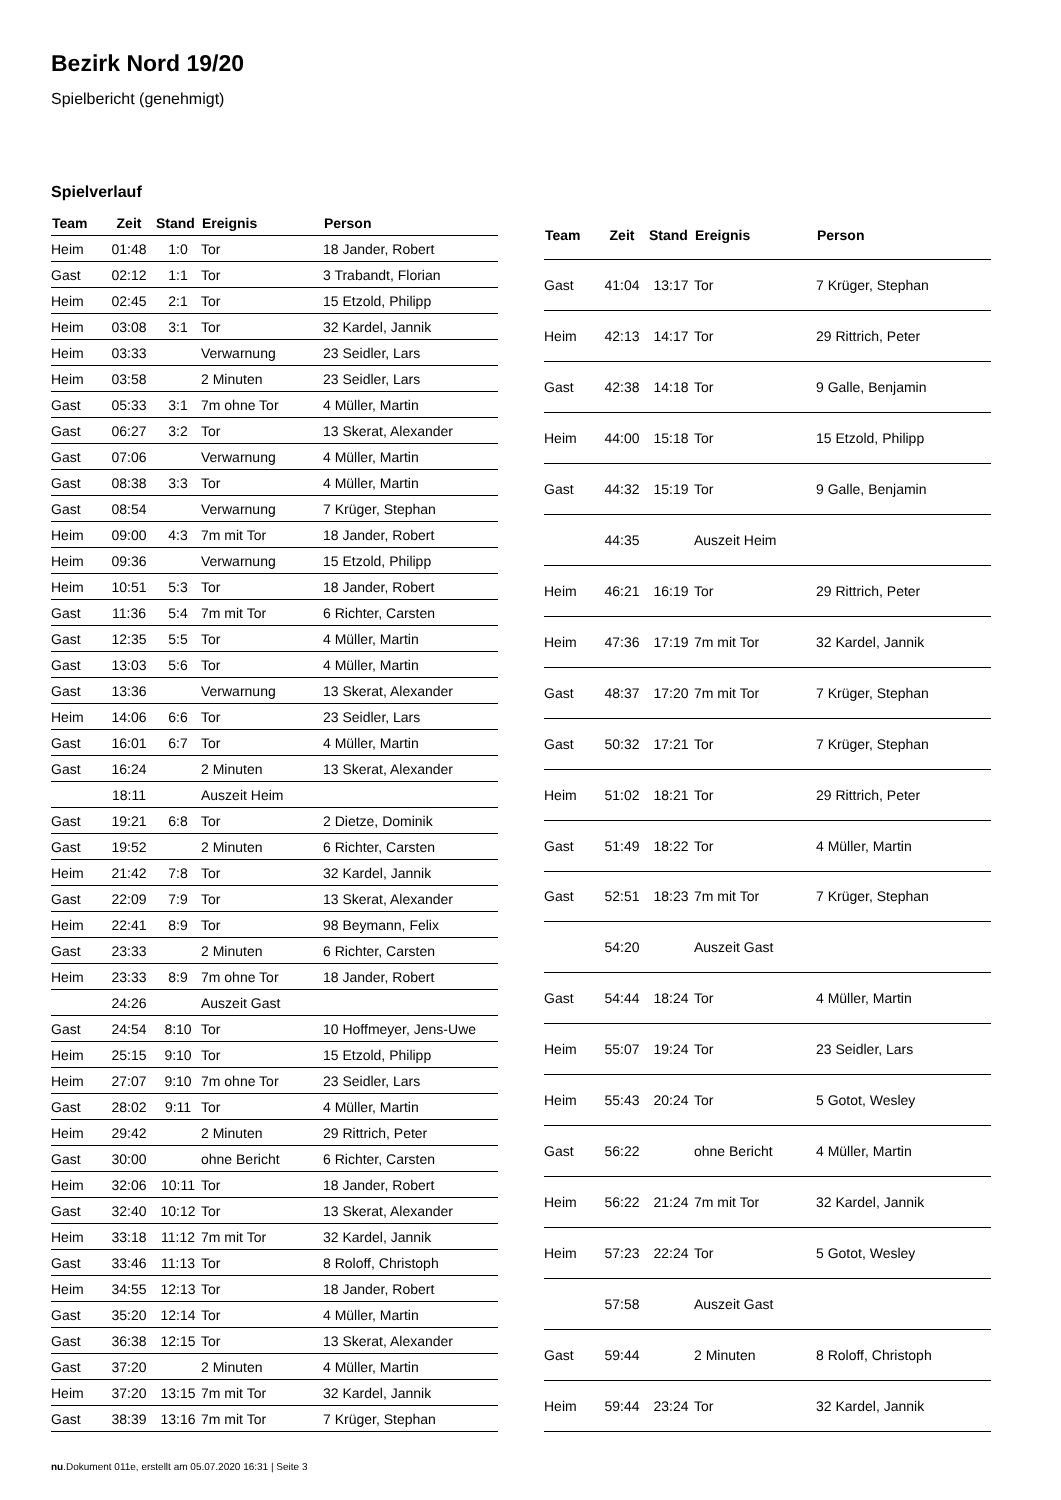Bezirk Nord 19/20
Spielbericht (genehmigt)
Spielverlauf
| Team | Zeit | Stand | Ereignis | Person |
| --- | --- | --- | --- | --- |
| Heim | 01:48 | 1:0 | Tor | 18 Jander, Robert |
| Gast | 02:12 | 1:1 | Tor | 3 Trabandt, Florian |
| Heim | 02:45 | 2:1 | Tor | 15 Etzold, Philipp |
| Heim | 03:08 | 3:1 | Tor | 32 Kardel, Jannik |
| Heim | 03:33 | | Verwarnung | 23 Seidler, Lars |
| Heim | 03:58 | | 2 Minuten | 23 Seidler, Lars |
| Gast | 05:33 | 3:1 | 7m ohne Tor | 4 Müller, Martin |
| Gast | 06:27 | 3:2 | Tor | 13 Skerat, Alexander |
| Gast | 07:06 | | Verwarnung | 4 Müller, Martin |
| Gast | 08:38 | 3:3 | Tor | 4 Müller, Martin |
| Gast | 08:54 | | Verwarnung | 7 Krüger, Stephan |
| Heim | 09:00 | 4:3 | 7m mit Tor | 18 Jander, Robert |
| Heim | 09:36 | | Verwarnung | 15 Etzold, Philipp |
| Heim | 10:51 | 5:3 | Tor | 18 Jander, Robert |
| Gast | 11:36 | 5:4 | 7m mit Tor | 6 Richter, Carsten |
| Gast | 12:35 | 5:5 | Tor | 4 Müller, Martin |
| Gast | 13:03 | 5:6 | Tor | 4 Müller, Martin |
| Gast | 13:36 | | Verwarnung | 13 Skerat, Alexander |
| Heim | 14:06 | 6:6 | Tor | 23 Seidler, Lars |
| Gast | 16:01 | 6:7 | Tor | 4 Müller, Martin |
| Gast | 16:24 | | 2 Minuten | 13 Skerat, Alexander |
| | 18:11 | | Auszeit Heim | |
| Gast | 19:21 | 6:8 | Tor | 2 Dietze, Dominik |
| Gast | 19:52 | | 2 Minuten | 6 Richter, Carsten |
| Heim | 21:42 | 7:8 | Tor | 32 Kardel, Jannik |
| Gast | 22:09 | 7:9 | Tor | 13 Skerat, Alexander |
| Heim | 22:41 | 8:9 | Tor | 98 Beymann, Felix |
| Gast | 23:33 | | 2 Minuten | 6 Richter, Carsten |
| Heim | 23:33 | 8:9 | 7m ohne Tor | 18 Jander, Robert |
| | 24:26 | | Auszeit Gast | |
| Gast | 24:54 | 8:10 | Tor | 10 Hoffmeyer, Jens-Uwe |
| Heim | 25:15 | 9:10 | Tor | 15 Etzold, Philipp |
| Heim | 27:07 | 9:10 | 7m ohne Tor | 23 Seidler, Lars |
| Gast | 28:02 | 9:11 | Tor | 4 Müller, Martin |
| Heim | 29:42 | | 2 Minuten | 29 Rittrich, Peter |
| Gast | 30:00 | | ohne Bericht | 6 Richter, Carsten |
| Heim | 32:06 | 10:11 | Tor | 18 Jander, Robert |
| Gast | 32:40 | 10:12 | Tor | 13 Skerat, Alexander |
| Heim | 33:18 | 11:12 | 7m mit Tor | 32 Kardel, Jannik |
| Gast | 33:46 | 11:13 | Tor | 8 Roloff, Christoph |
| Heim | 34:55 | 12:13 | Tor | 18 Jander, Robert |
| Gast | 35:20 | 12:14 | Tor | 4 Müller, Martin |
| Gast | 36:38 | 12:15 | Tor | 13 Skerat, Alexander |
| Gast | 37:20 | | 2 Minuten | 4 Müller, Martin |
| Heim | 37:20 | 13:15 | 7m mit Tor | 32 Kardel, Jannik |
| Gast | 38:39 | 13:16 | 7m mit Tor | 7 Krüger, Stephan |
| Team | Zeit | Stand | Ereignis | Person |
| --- | --- | --- | --- | --- |
| Gast | 41:04 | 13:17 | Tor | 7 Krüger, Stephan |
| Heim | 42:13 | 14:17 | Tor | 29 Rittrich, Peter |
| Gast | 42:38 | 14:18 | Tor | 9 Galle, Benjamin |
| Heim | 44:00 | 15:18 | Tor | 15 Etzold, Philipp |
| Gast | 44:32 | 15:19 | Tor | 9 Galle, Benjamin |
| | 44:35 | | Auszeit Heim | |
| Heim | 46:21 | 16:19 | Tor | 29 Rittrich, Peter |
| Heim | 47:36 | 17:19 | 7m mit Tor | 32 Kardel, Jannik |
| Gast | 48:37 | 17:20 | 7m mit Tor | 7 Krüger, Stephan |
| Gast | 50:32 | 17:21 | Tor | 7 Krüger, Stephan |
| Heim | 51:02 | 18:21 | Tor | 29 Rittrich, Peter |
| Gast | 51:49 | 18:22 | Tor | 4 Müller, Martin |
| Gast | 52:51 | 18:23 | 7m mit Tor | 7 Krüger, Stephan |
| | 54:20 | | Auszeit Gast | |
| Gast | 54:44 | 18:24 | Tor | 4 Müller, Martin |
| Heim | 55:07 | 19:24 | Tor | 23 Seidler, Lars |
| Heim | 55:43 | 20:24 | Tor | 5 Gotot, Wesley |
| Gast | 56:22 | | ohne Bericht | 4 Müller, Martin |
| Heim | 56:22 | 21:24 | 7m mit Tor | 32 Kardel, Jannik |
| Heim | 57:23 | 22:24 | Tor | 5 Gotot, Wesley |
| | 57:58 | | Auszeit Gast | |
| Gast | 59:44 | | 2 Minuten | 8 Roloff, Christoph |
| Heim | 59:44 | 23:24 | Tor | 32 Kardel, Jannik |
nu.Dokument 011e, erstellt am 05.07.2020 16:31 | Seite 3